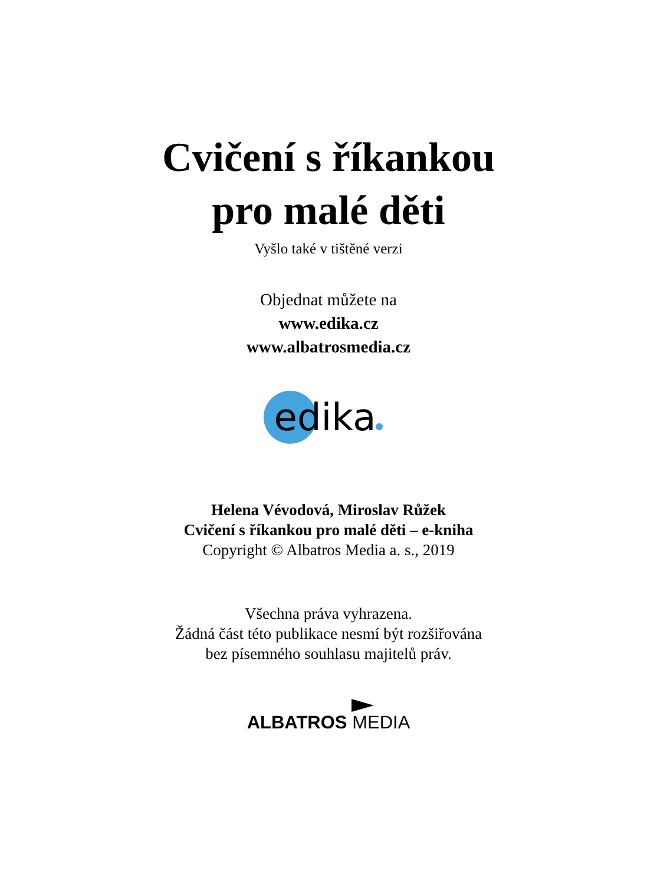Cvičení s říkankou
pro malé děti
Vyšlo také v tištěné verzi
Objednat můžete na
www.edika.cz
www.albatrosmedia.cz
edika
Helena Vévodová, Miroslav Růžek
Cvičení s říkankou pro malé děti – e-kniha
Copyright © Albatros Media a. s., 2019
Všechna práva vyhrazena.
Žádná část této publikace nesmí být rozšiřována
bez písemného souhlasu majitelů práv.
ALBATROS MEDIA